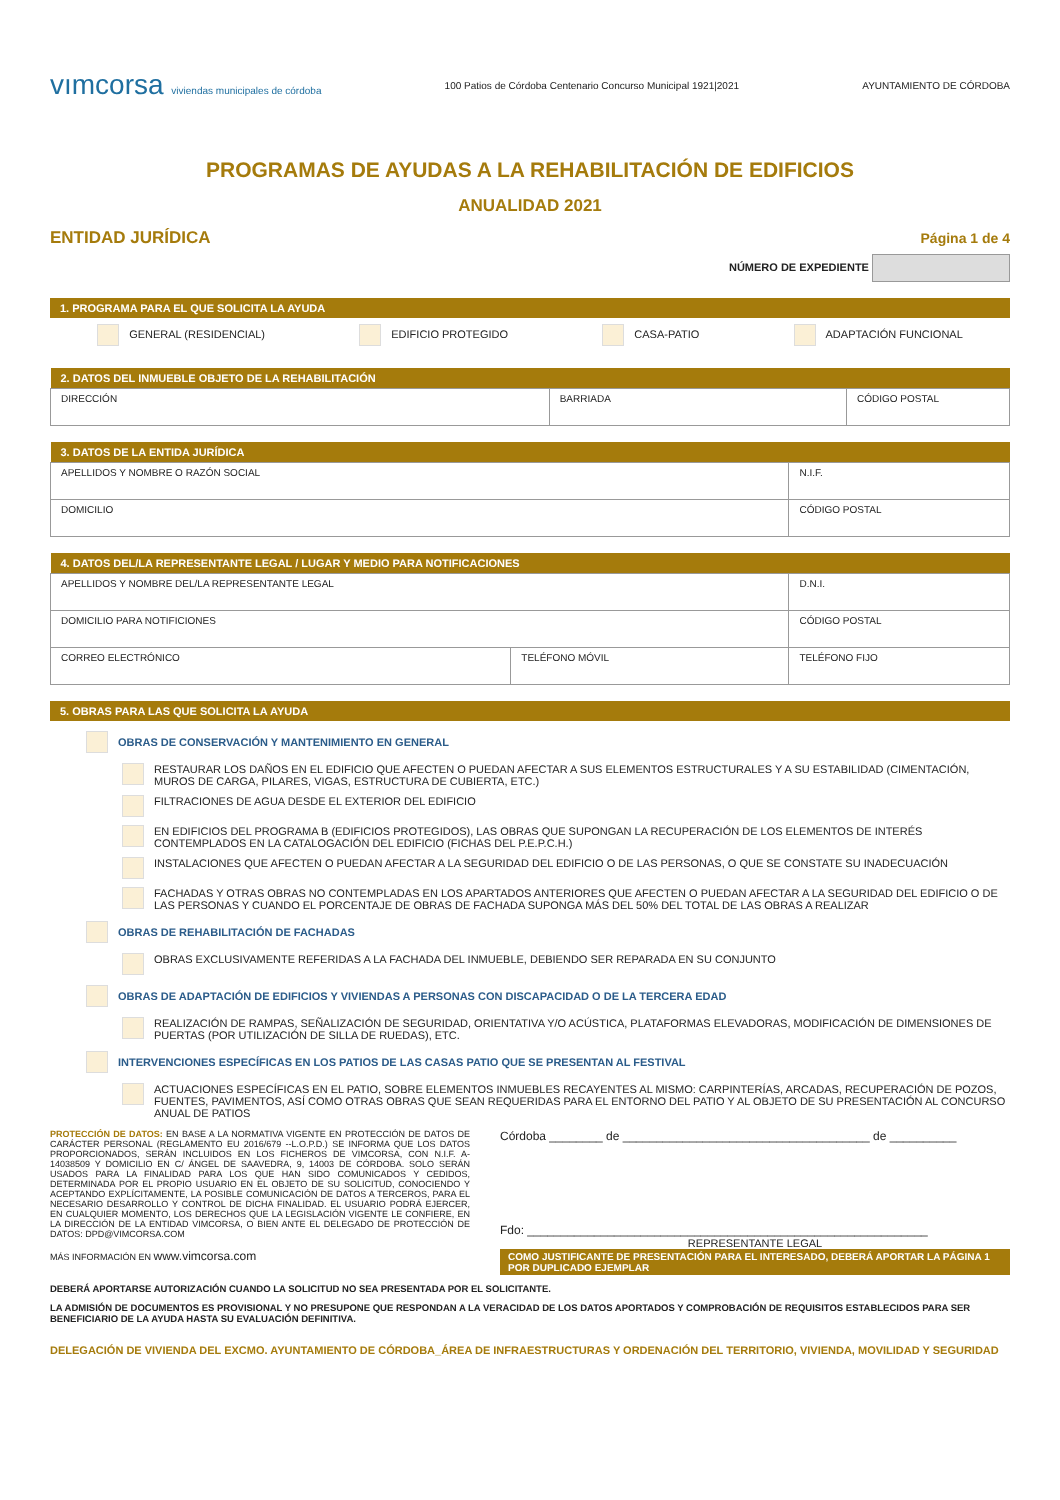vımcorsa viviendas municipales de córdoba
100 Patios de Córdoba Centenario Concurso Municipal 1921|2021
AYUNTAMIENTO DE CÓRDOBA
PROGRAMAS DE AYUDAS A LA REHABILITACIÓN DE EDIFICIOS
ANUALIDAD 2021
ENTIDAD JURÍDICA Página 1 de 4
NÚMERO DE EXPEDIENTE
| 1. PROGRAMA PARA EL QUE SOLICITA LA AYUDA |
| --- |
GENERAL (RESIDENCIAL) EDIFICIO PROTEGIDO CASA-PATIO ADAPTACIÓN FUNCIONAL
| 2. DATOS DEL INMUEBLE OBJETO DE LA REHABILITACIÓN | | |
| --- | --- | --- |
| DIRECCIÓN | BARRIADA | CÓDIGO POSTAL |
| 3. DATOS DE LA ENTIDA JURÍDICA | |
| --- | --- |
| APELLIDOS Y NOMBRE O RAZÓN SOCIAL | N.I.F. |
| DOMICILIO | CÓDIGO POSTAL |
| 4. DATOS DEL/LA REPRESENTANTE LEGAL / LUGAR Y MEDIO PARA NOTIFICACIONES | | |
| --- | --- | --- |
| APELLIDOS Y NOMBRE DEL/LA REPRESENTANTE LEGAL | | D.N.I. |
| DOMICILIO PARA NOTIFICIONES | | CÓDIGO POSTAL |
| CORREO ELECTRÓNICO | TELÉFONO MÓVIL | TELÉFONO FIJO |
| 5. OBRAS PARA LAS QUE SOLICITA LA AYUDA |
| --- |
OBRAS DE CONSERVACIÓN Y MANTENIMIENTO EN GENERAL
RESTAURAR LOS DAÑOS EN EL EDIFICIO QUE AFECTEN O PUEDAN AFECTAR A SUS ELEMENTOS ESTRUCTURALES Y A SU ESTABILIDAD (CIMENTACIÓN, MUROS DE CARGA, PILARES, VIGAS, ESTRUCTURA DE CUBIERTA, ETC.)
FILTRACIONES DE AGUA DESDE EL EXTERIOR DEL EDIFICIO
EN EDIFICIOS DEL PROGRAMA B (EDIFICIOS PROTEGIDOS), LAS OBRAS QUE SUPONGAN LA RECUPERACIÓN DE LOS ELEMENTOS DE INTERÉS CONTEMPLADOS EN LA CATALOGACIÓN DEL EDIFICIO (FICHAS DEL P.E.P.C.H.)
INSTALACIONES QUE AFECTEN O PUEDAN AFECTAR A LA SEGURIDAD DEL EDIFICIO O DE LAS PERSONAS, O QUE SE CONSTATE SU INADECUACIÓN
FACHADAS Y OTRAS OBRAS NO CONTEMPLADAS EN LOS APARTADOS ANTERIORES QUE AFECTEN O PUEDAN AFECTAR A LA SEGURIDAD DEL EDIFICIO O DE LAS PERSONAS Y CUANDO EL PORCENTAJE DE OBRAS DE FACHADA SUPONGA MÁS DEL 50% DEL TOTAL DE LAS OBRAS A REALIZAR
OBRAS DE REHABILITACIÓN DE FACHADAS
OBRAS EXCLUSIVAMENTE REFERIDAS A LA FACHADA DEL INMUEBLE, DEBIENDO SER REPARADA EN SU CONJUNTO
OBRAS DE ADAPTACIÓN DE EDIFICIOS Y VIVIENDAS A PERSONAS CON DISCAPACIDAD O DE LA TERCERA EDAD
REALIZACIÓN DE RAMPAS, SEÑALIZACIÓN DE SEGURIDAD, ORIENTATIVA Y/O ACÚSTICA, PLATAFORMAS ELEVADORAS, MODIFICACIÓN DE DIMENSIONES DE PUERTAS (POR UTILIZACIÓN DE SILLA DE RUEDAS), ETC.
INTERVENCIONES ESPECÍFICAS EN LOS PATIOS DE LAS CASAS PATIO QUE SE PRESENTAN AL FESTIVAL
ACTUACIONES ESPECÍFICAS EN EL PATIO, SOBRE ELEMENTOS INMUEBLES RECAYENTES AL MISMO: CARPINTERÍAS, ARCADAS, RECUPERACIÓN DE POZOS, FUENTES, PAVIMENTOS, ASÍ COMO OTRAS OBRAS QUE SEAN REQUERIDAS PARA EL ENTORNO DEL PATIO Y AL OBJETO DE SU PRESENTACIÓN AL CONCURSO ANUAL DE PATIOS
PROTECCIÓN DE DATOS: EN BASE A LA NORMATIVA VIGENTE EN PROTECCIÓN DE DATOS DE CARÁCTER PERSONAL (REGLAMENTO EU 2016/679 --L.O.P.D.) SE INFORMA QUE LOS DATOS PROPORCIONADOS, SERÁN INCLUIDOS EN LOS FICHEROS DE VIMCORSA, CON N.I.F. A-14038509 Y DOMICILIO EN C/ ÁNGEL DE SAAVEDRA, 9, 14003 DE CÓRDOBA. SOLO SERÁN USADOS PARA LA FINALIDAD PARA LOS QUE HAN SIDO COMUNICADOS Y CEDIDOS, DETERMINADA POR EL PROPIO USUARIO EN EL OBJETO DE SU SOLICITUD, CONOCIENDO Y ACEPTANDO EXPLÍCITAMENTE, LA POSIBLE COMUNICACIÓN DE DATOS A TERCEROS, PARA EL NECESARIO DESARROLLO Y CONTROL DE DICHA FINALIDAD. EL USUARIO PODRÁ EJERCER, EN CUALQUIER MOMENTO, LOS DERECHOS QUE LA LEGISLACIÓN VIGENTE LE CONFIERE, EN LA DIRECCIÓN DE LA ENTIDAD VIMCORSA, O BIEN ANTE EL DELEGADO DE PROTECCIÓN DE DATOS: DPD@VIMCORSA.COM
MÁS INFORMACIÓN EN www.vimcorsa.com
Córdoba ________ de _____________________________________ de __________
Fdo: ____________________________________________________________
REPRESENTANTE LEGAL
COMO JUSTIFICANTE DE PRESENTACIÓN PARA EL INTERESADO, DEBERÁ APORTAR LA PÁGINA 1 POR DUPLICADO EJEMPLAR
DEBERÁ APORTARSE AUTORIZACIÓN CUANDO LA SOLICITUD NO SEA PRESENTADA POR EL SOLICITANTE.
LA ADMISIÓN DE DOCUMENTOS ES PROVISIONAL Y NO PRESUPONE QUE RESPONDAN A LA VERACIDAD DE LOS DATOS APORTADOS Y COMPROBACIÓN DE REQUISITOS ESTABLECIDOS PARA SER BENEFICIARIO DE LA AYUDA HASTA SU EVALUACIÓN DEFINITIVA.
DELEGACIÓN DE VIVIENDA DEL EXCMO. AYUNTAMIENTO DE CÓRDOBA_ÁREA DE INFRAESTRUCTURAS Y ORDENACIÓN DEL TERRITORIO, VIVIENDA, MOVILIDAD Y SEGURIDAD